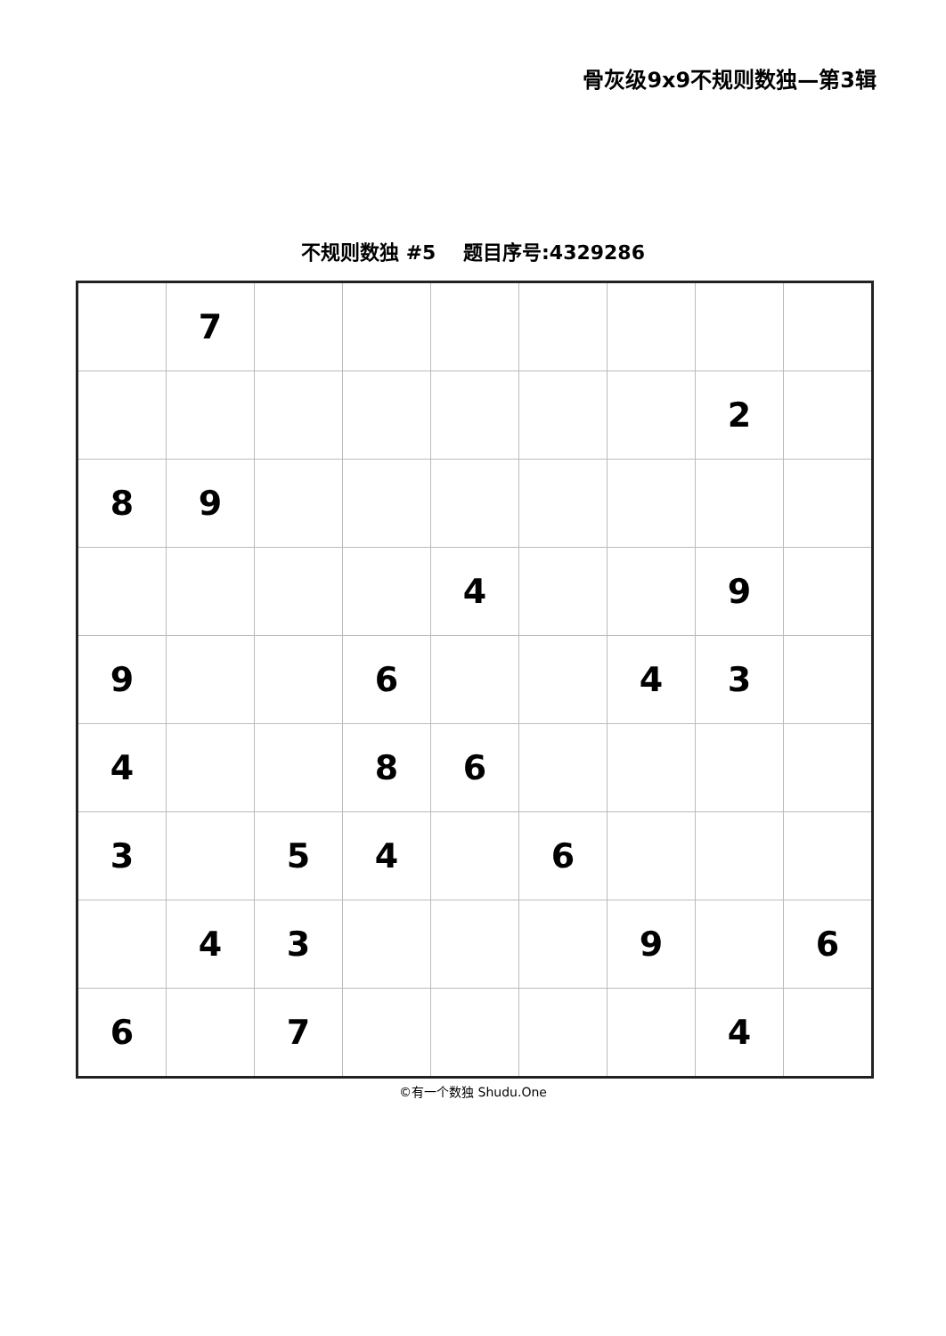骨灰级9x9不规则数独—第3辑
不规则数独 #5 题目序号:4329286
| | 7 | | | | | | | |
| | | | | | | | 2 | |
| 8 | 9 | | | | | | | |
| | | | | 4 | | | 9 | |
| 9 | | | 6 | | | 4 | 3 | |
| 4 | | | 8 | 6 | | | | |
| 3 | | 5 | 4 | | 6 | | | |
| | 4 | 3 | | | | 9 | | 6 |
| 6 | | 7 | | | | | 4 | |
©有一个数独 Shudu.One